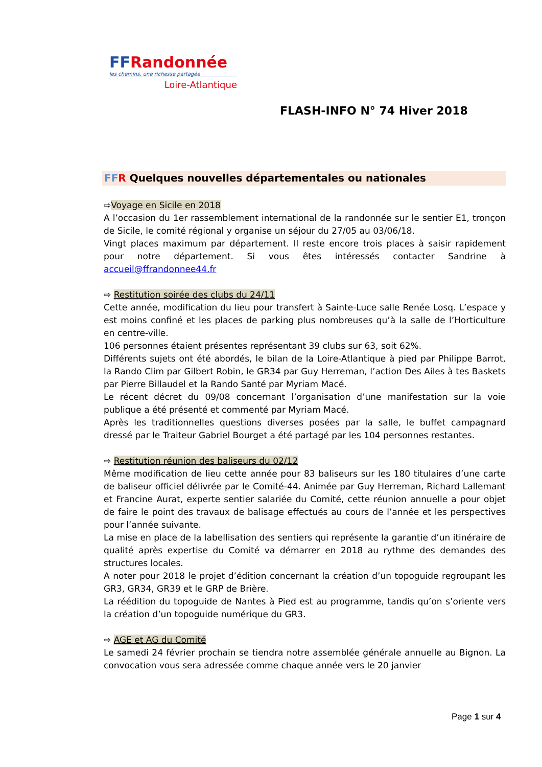FFRandonnée
les chemins, une richesse partagée
Loire-Atlantique
FLASH-INFO N° 74 Hiver 2018
FF R Quelques nouvelles départementales ou nationales
⇨Voyage en Sicile en 2018
A l’occasion du 1er rassemblement international de la randonnée sur le sentier E1, tronçon de Sicile, le comité régional y organise un séjour du 27/05 au 03/06/18.
Vingt places maximum par département. Il reste encore trois places à saisir rapidement pour notre département. Si vous êtes intéressés contacter Sandrine à accueil@ffrandonnee44.fr
⇨ Restitution soirée des clubs du 24/11
Cette année, modification du lieu pour transfert à Sainte-Luce salle Renée Losq. L’espace y est moins confiné et les places de parking plus nombreuses qu’à la salle de l’Horticulture en centre-ville.
106 personnes étaient présentes représentant 39 clubs sur 63, soit 62%.
Différents sujets ont été abordés, le bilan de la Loire-Atlantique à pied par Philippe Barrot, la Rando Clim par Gilbert Robin, le GR34 par Guy Herreman, l’action Des Ailes à tes Baskets par Pierre Billaudel et la Rando Santé par Myriam Macé.
Le récent décret du 09/08 concernant l’organisation d’une manifestation sur la voie publique a été présenté et commenté par Myriam Macé.
Après les traditionnelles questions diverses posées par la salle, le buffet campagnard dressé par le Traiteur Gabriel Bourget a été partagé par les 104 personnes restantes.
⇨ Restitution réunion des baliseurs du 02/12
Même modification de lieu cette année pour 83 baliseurs sur les 180 titulaires d’une carte de baliseur officiel délivrée par le Comité-44. Animée par Guy Herreman, Richard Lallemant et Francine Aurat, experte sentier salariée du Comité, cette réunion annuelle a pour objet de faire le point des travaux de balisage effectués au cours de l’année et les perspectives pour l’année suivante.
La mise en place de la labellisation des sentiers qui représente la garantie d’un itinéraire de qualité après expertise du Comité va démarrer en 2018 au rythme des demandes des structures locales.
A noter pour 2018 le projet d’édition concernant la création d’un topoguide regroupant les GR3, GR34, GR39 et le GRP de Brière.
La réédition du topoguide de Nantes à Pied est au programme, tandis qu’on s’oriente vers la création d’un topoguide numérique du GR3.
⇨ AGE et AG du Comité
Le samedi 24 février prochain se tiendra notre assemblée générale annuelle au Bignon. La convocation vous sera adressée comme chaque année vers le 20 janvier
Page 1 sur 4